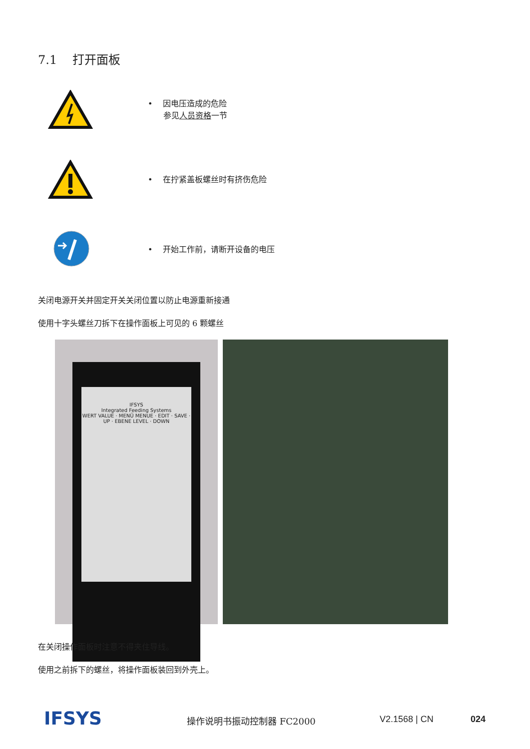7.1 打开面板
• 因电压造成的危险
参见人员资格一节
• 在拧紧盖板螺丝时有挤伤危险
• 开始工作前，请断开设备的电压
关闭电源开关并固定开关关闭位置以防止电源重新接通
使用十字头螺丝刀拆下在操作面板上可见的 6 颗螺丝
IFSYS
Integrated Feeding Systems
WERT VALUE · MENÜ MENUE · EDIT · SAVE · UP · EBENE LEVEL · DOWN
在关闭操作面板时注意不得夹住导线。
使用之前拆下的螺丝，将操作面板装回到外壳上。
IFSYS 操作说明书振动控制器 FC2000 V2.1568 | CN 024